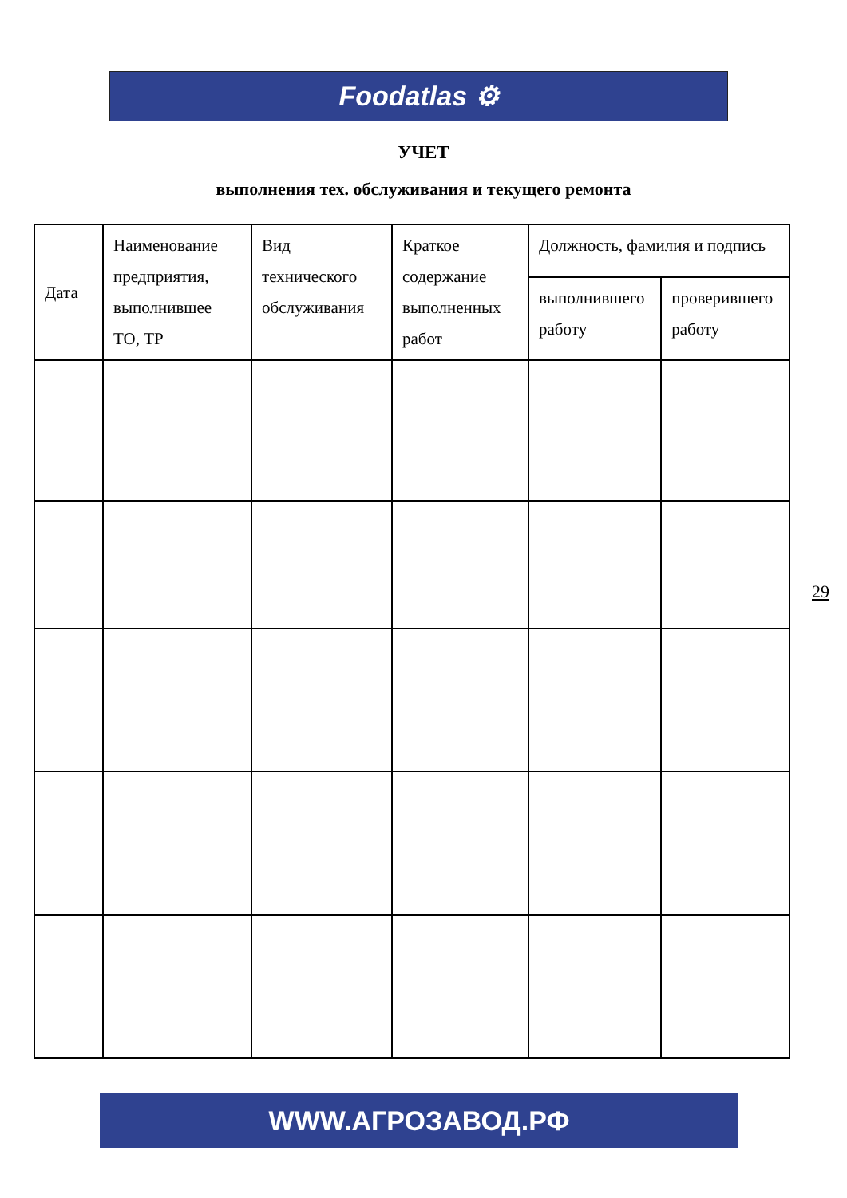Foodatlas ⚙
УЧЕТ
выполнения тех. обслуживания и текущего ремонта
| Дата | Наименование предприятия, выполнившее ТО, ТР | Вид технического обслуживания | Краткое содержание выполненных работ | Должность, фамилия и подпись | |
| --- | --- | --- | --- | --- | --- |
| | | | | выполнившего работу | проверившего работу |
29
WWW.АГРОЗАВОД.РФ